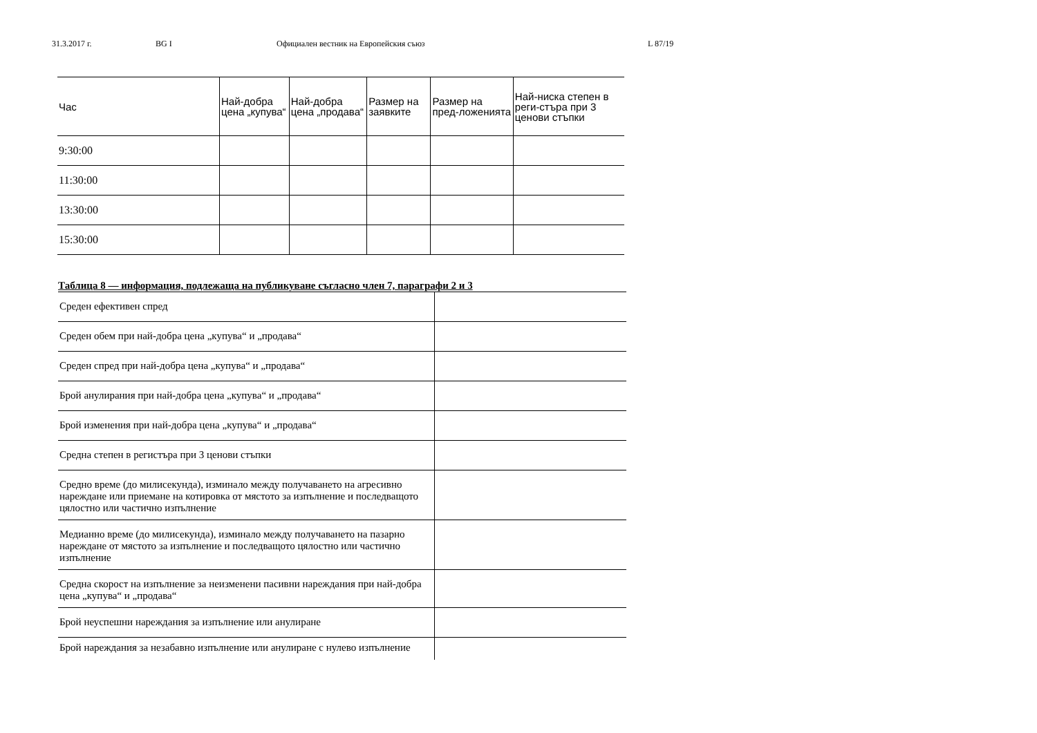31.3.2017 г. BG I Официален вестник на Европейския съюз L 87/19
| Час | Най-добра цена „купува“ | Най-добра цена „продава“ | Размер на заявките | Размер на пред-ложенията | Най-ниска степен в реги-стъра при 3 ценови стъпки |
| --- | --- | --- | --- | --- | --- |
| 9:30:00 | | | | | |
| 11:30:00 | | | | | |
| 13:30:00 | | | | | |
| 15:30:00 | | | | | |
Таблица 8 — информация, подлежаща на публикуване съгласно член 7, параграфи 2 и 3
| Среден ефективен спред | |
| Среден обем при най-добра цена „купува“ и „продава“ | |
| Среден спред при най-добра цена „купува“ и „продава“ | |
| Брой анулирания при най-добра цена „купува“ и „продава“ | |
| Брой изменения при най-добра цена „купува“ и „продава“ | |
| Средна степен в регистъра при 3 ценови стъпки | |
| Средно време (до милисекунда), изминало между получаването на агресивно нареждане или приемане на котировка от мястото за изпълнение и последващото цялостно или частично изпълнение | |
| Медианно време (до милисекунда), изминало между получаването на пазарно нареждане от мястото за изпълнение и последващото цялостно или частично изпълнение | |
| Средна скорост на изпълнение за неизменени пасивни нареждания при най-добра цена „купува“ и „продава“ | |
| Брой неуспешни нареждания за изпълнение или анулиране | |
| Брой нареждания за незабавно изпълнение или анулиране с нулево изпълнение | |